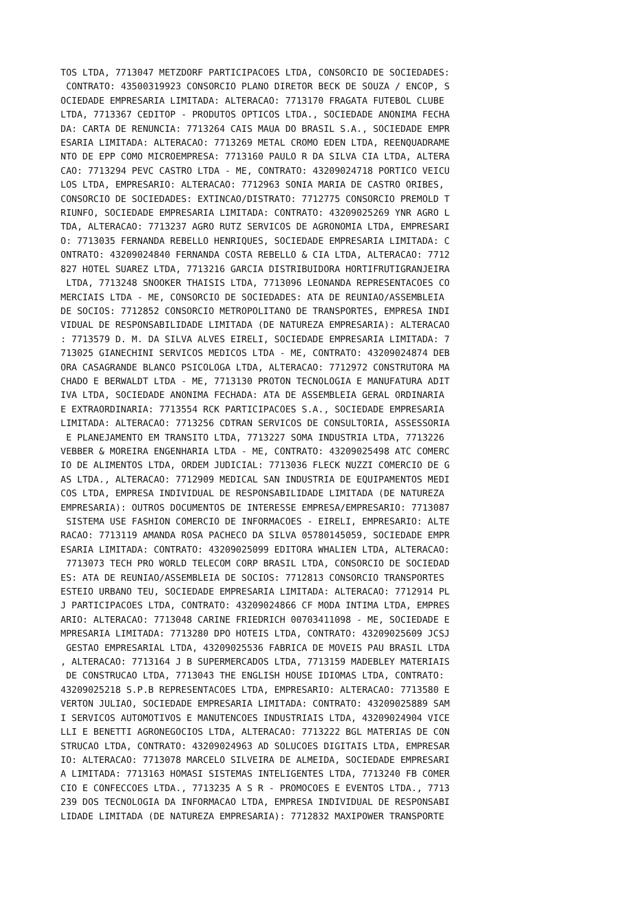TOS LTDA, 7713047 METZDORF PARTICIPACOES LTDA, CONSORCIO DE SOCIEDADES:
 CONTRATO: 43500319923 CONSORCIO PLANO DIRETOR BECK DE SOUZA / ENCOP, S
OCIEDADE EMPRESARIA LIMITADA: ALTERACAO: 7713170 FRAGATA FUTEBOL CLUBE
LTDA, 7713367 CEDITOP - PRODUTOS OPTICOS LTDA., SOCIEDADE ANONIMA FECHA
DA: CARTA DE RENUNCIA: 7713264 CAIS MAUA DO BRASIL S.A., SOCIEDADE EMPR
ESARIA LIMITADA: ALTERACAO: 7713269 METAL CROMO EDEN LTDA, REENQUADRAME
NTO DE EPP COMO MICROEMPRESA: 7713160 PAULO R DA SILVA CIA LTDA, ALTERA
CAO: 7713294 PEVC CASTRO LTDA - ME, CONTRATO: 43209024718 PORTICO VEICU
LOS LTDA, EMPRESARIO: ALTERACAO: 7712963 SONIA MARIA DE CASTRO ORIBES,
CONSORCIO DE SOCIEDADES: EXTINCAO/DISTRATO: 7712775 CONSORCIO PREMOLD T
RIUNFO, SOCIEDADE EMPRESARIA LIMITADA: CONTRATO: 43209025269 YNR AGRO L
TDA, ALTERACAO: 7713237 AGRO RUTZ SERVICOS DE AGRONOMIA LTDA, EMPRESARI
O: 7713035 FERNANDA REBELLO HENRIQUES, SOCIEDADE EMPRESARIA LIMITADA: C
ONTRATO: 43209024840 FERNANDA COSTA REBELLO & CIA LTDA, ALTERACAO: 7712
827 HOTEL SUAREZ LTDA, 7713216 GARCIA DISTRIBUIDORA HORTIFRUTIGRANJEIRA
 LTDA, 7713248 SNOOKER THAISIS LTDA, 7713096 LEONANDA REPRESENTACOES CO
MERCIAIS LTDA - ME, CONSORCIO DE SOCIEDADES: ATA DE REUNIAO/ASSEMBLEIA
DE SOCIOS: 7712852 CONSORCIO METROPOLITANO DE TRANSPORTES, EMPRESA INDI
VIDUAL DE RESPONSABILIDADE LIMITADA (DE NATUREZA EMPRESARIA): ALTERACAO
: 7713579 D. M. DA SILVA ALVES EIRELI, SOCIEDADE EMPRESARIA LIMITADA: 7
713025 GIANECHINI SERVICOS MEDICOS LTDA - ME, CONTRATO: 43209024874 DEB
ORA CASAGRANDE BLANCO PSICOLOGA LTDA, ALTERACAO: 7712972 CONSTRUTORA MA
CHADO E BERWALDT LTDA - ME, 7713130 PROTON TECNOLOGIA E MANUFATURA ADIT
IVA LTDA, SOCIEDADE ANONIMA FECHADA: ATA DE ASSEMBLEIA GERAL ORDINARIA
E EXTRAORDINARIA: 7713554 RCK PARTICIPACOES S.A., SOCIEDADE EMPRESARIA
LIMITADA: ALTERACAO: 7713256 CDTRAN SERVICOS DE CONSULTORIA, ASSESSORIA
 E PLANEJAMENTO EM TRANSITO LTDA, 7713227 SOMA INDUSTRIA LTDA, 7713226
VEBBER & MOREIRA ENGENHARIA LTDA - ME, CONTRATO: 43209025498 ATC COMERC
IO DE ALIMENTOS LTDA, ORDEM JUDICIAL: 7713036 FLECK NUZZI COMERCIO DE G
AS LTDA., ALTERACAO: 7712909 MEDICAL SAN INDUSTRIA DE EQUIPAMENTOS MEDI
COS LTDA, EMPRESA INDIVIDUAL DE RESPONSABILIDADE LIMITADA (DE NATUREZA
EMPRESARIA): OUTROS DOCUMENTOS DE INTERESSE EMPRESA/EMPRESARIO: 7713087
 SISTEMA USE FASHION COMERCIO DE INFORMACOES - EIRELI, EMPRESARIO: ALTE
RACAO: 7713119 AMANDA ROSA PACHECO DA SILVA 05780145059, SOCIEDADE EMPR
ESARIA LIMITADA: CONTRATO: 43209025099 EDITORA WHALIEN LTDA, ALTERACAO:
 7713073 TECH PRO WORLD TELECOM CORP BRASIL LTDA, CONSORCIO DE SOCIEDAD
ES: ATA DE REUNIAO/ASSEMBLEIA DE SOCIOS: 7712813 CONSORCIO TRANSPORTES
ESTEIO URBANO TEU, SOCIEDADE EMPRESARIA LIMITADA: ALTERACAO: 7712914 PL
J PARTICIPACOES LTDA, CONTRATO: 43209024866 CF MODA INTIMA LTDA, EMPRES
ARIO: ALTERACAO: 7713048 CARINE FRIEDRICH 00703411098 - ME, SOCIEDADE E
MPRESARIA LIMITADA: 7713280 DPO HOTEIS LTDA, CONTRATO: 43209025609 JCSJ
 GESTAO EMPRESARIAL LTDA, 43209025536 FABRICA DE MOVEIS PAU BRASIL LTDA
, ALTERACAO: 7713164 J B SUPERMERCADOS LTDA, 7713159 MADEBLEY MATERIAIS
 DE CONSTRUCAO LTDA, 7713043 THE ENGLISH HOUSE IDIOMAS LTDA, CONTRATO:
43209025218 S.P.B REPRESENTACOES LTDA, EMPRESARIO: ALTERACAO: 7713580 E
VERTON JULIAO, SOCIEDADE EMPRESARIA LIMITADA: CONTRATO: 43209025889 SAM
I SERVICOS AUTOMOTIVOS E MANUTENCOES INDUSTRIAIS LTDA, 43209024904 VICE
LLI E BENETTI AGRONEGOCIOS LTDA, ALTERACAO: 7713222 BGL MATERIAS DE CON
STRUCAO LTDA, CONTRATO: 43209024963 AD SOLUCOES DIGITAIS LTDA, EMPRESAR
IO: ALTERACAO: 7713078 MARCELO SILVEIRA DE ALMEIDA, SOCIEDADE EMPRESARI
A LIMITADA: 7713163 HOMASI SISTEMAS INTELIGENTES LTDA, 7713240 FB COMER
CIO E CONFECCOES LTDA., 7713235 A S R - PROMOCOES E EVENTOS LTDA., 7713
239 DOS TECNOLOGIA DA INFORMACAO LTDA, EMPRESA INDIVIDUAL DE RESPONSABI
LIDADE LIMITADA (DE NATUREZA EMPRESARIA): 7712832 MAXIPOWER TRANSPORTE